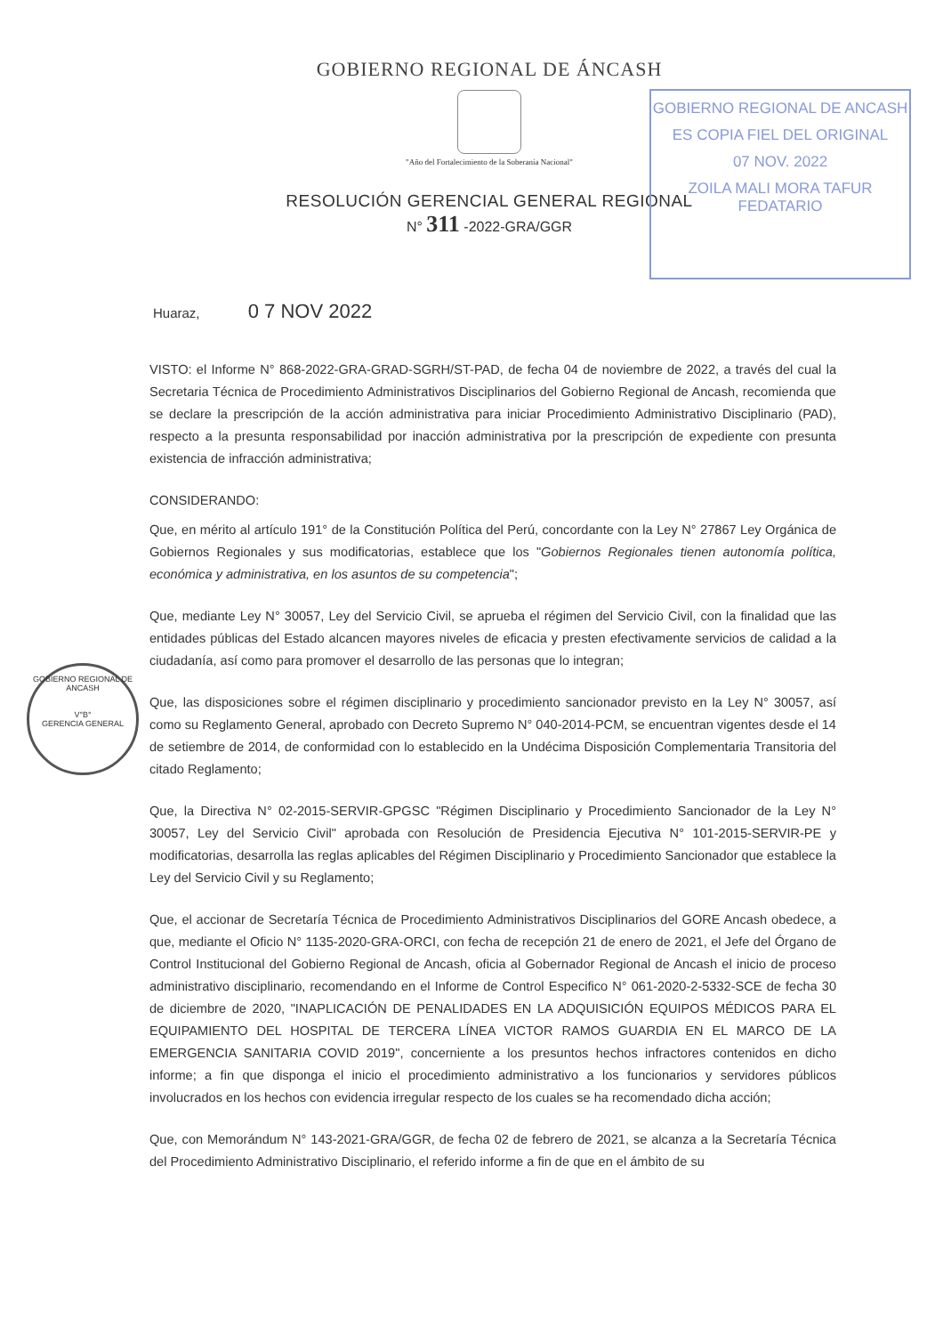GOBIERNO REGIONAL DE ÁNCASH
"Año del Fortalecimiento de la Soberanía Nacional"
RESOLUCIÓN GERENCIAL GENERAL REGIONAL
N° 311 -2022-GRA/GGR
GOBIERNO REGIONAL DE ANCASH
ES COPIA FIEL DEL ORIGINAL
07 NOV. 2022
ZOILA MALI MORA TAFUR
FEDATARIO
Huaraz, 0 7 NOV 2022
VISTO: el Informe N° 868-2022-GRA-GRAD-SGRH/ST-PAD, de fecha 04 de noviembre de 2022, a través del cual la Secretaria Técnica de Procedimiento Administrativos Disciplinarios del Gobierno Regional de Ancash, recomienda que se declare la prescripción de la acción administrativa para iniciar Procedimiento Administrativo Disciplinario (PAD), respecto a la presunta responsabilidad por inacción administrativa por la prescripción de expediente con presunta existencia de infracción administrativa;
CONSIDERANDO:
Que, en mérito al artículo 191° de la Constitución Política del Perú, concordante con la Ley N° 27867 Ley Orgánica de Gobiernos Regionales y sus modificatorias, establece que los "Gobiernos Regionales tienen autonomía política, económica y administrativa, en los asuntos de su competencia";
Que, mediante Ley N° 30057, Ley del Servicio Civil, se aprueba el régimen del Servicio Civil, con la finalidad que las entidades públicas del Estado alcancen mayores niveles de eficacia y presten efectivamente servicios de calidad a la ciudadanía, así como para promover el desarrollo de las personas que lo integran;
Que, las disposiciones sobre el régimen disciplinario y procedimiento sancionador previsto en la Ley N° 30057, así como su Reglamento General, aprobado con Decreto Supremo N° 040-2014-PCM, se encuentran vigentes desde el 14 de setiembre de 2014, de conformidad con lo establecido en la Undécima Disposición Complementaria Transitoria del citado Reglamento;
Que, la Directiva N° 02-2015-SERVIR-GPGSC "Régimen Disciplinario y Procedimiento Sancionador de la Ley N° 30057, Ley del Servicio Civil" aprobada con Resolución de Presidencia Ejecutiva N° 101-2015-SERVIR-PE y modificatorias, desarrolla las reglas aplicables del Régimen Disciplinario y Procedimiento Sancionador que establece la Ley del Servicio Civil y su Reglamento;
Que, el accionar de Secretaría Técnica de Procedimiento Administrativos Disciplinarios del GORE Ancash obedece, a que, mediante el Oficio N° 1135-2020-GRA-ORCI, con fecha de recepción 21 de enero de 2021, el Jefe del Órgano de Control Institucional del Gobierno Regional de Ancash, oficia al Gobernador Regional de Ancash el inicio de proceso administrativo disciplinario, recomendando en el Informe de Control Especifico N° 061-2020-2-5332-SCE de fecha 30 de diciembre de 2020, "INAPLICACIÓN DE PENALIDADES EN LA ADQUISICIÓN EQUIPOS MÉDICOS PARA EL EQUIPAMIENTO DEL HOSPITAL DE TERCERA LÍNEA VICTOR RAMOS GUARDIA EN EL MARCO DE LA EMERGENCIA SANITARIA COVID 2019", concerniente a los presuntos hechos infractores contenidos en dicho informe; a fin que disponga el inicio el procedimiento administrativo a los funcionarios y servidores públicos involucrados en los hechos con evidencia irregular respecto de los cuales se ha recomendado dicha acción;
Que, con Memorándum N° 143-2021-GRA/GGR, de fecha 02 de febrero de 2021, se alcanza a la Secretaría Técnica del Procedimiento Administrativo Disciplinario, el referido informe a fin de que en el ámbito de su
GOBIERNO REGIONAL DE ANCASH
V°B°
GERENCIA GENERAL